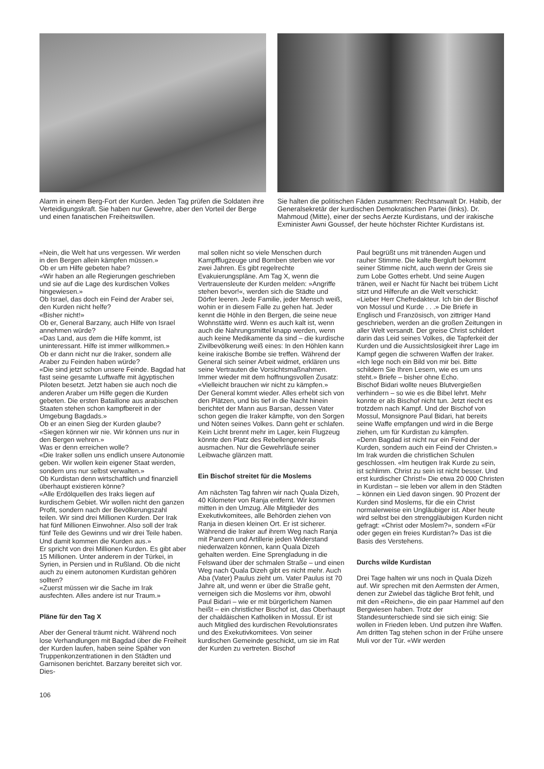Alarm in einem Berg-Fort der Kurden. Jeden Tag prüfen die Soldaten ihre Verteidigungskraft. Sie haben nur Gewehre, aber den Vorteil der Berge und einen fanatischen Freiheitswillen.
Sie halten die politischen Fäden zusammen: Rechtsanwalt Dr. Habib, der Generalsekretär der kurdischen Demokratischen Partei (links). Dr. Mahmoud (Mitte), einer der sechs Aerzte Kurdistans, und der irakische Exminister Awni Goussef, der heute höchster Richter Kurdistans ist.
«Nein, die Welt hat uns vergessen. Wir werden in den Bergen allein kämpfen müssen.»
Ob er um Hilfe gebeten habe?
«Wir haben an alle Regierungen geschrieben und sie auf die Lage des kurdischen Volkes hingewiesen.»
Ob Israel, das doch ein Feind der Araber sei, den Kurden nicht helfe?
«Bisher nicht!»
Ob er, General Barzany, auch Hilfe von Israel annehmen würde?
«Das Land, aus dem die Hilfe kommt, ist uninteressant. Hilfe ist immer willkommen.»
Ob er dann nicht nur die Iraker, sondern alle Araber zu Feinden haben würde?
«Die sind jetzt schon unsere Feinde. Bagdad hat fast seine gesamte Luftwaffe mit ägyptischen Piloten besetzt. Jetzt haben sie auch noch die anderen Araber um Hilfe gegen die Kurden gebeten. Die ersten Bataillone aus arabischen Staaten stehen schon kampfbereit in der Umgebung Bagdads.»
Ob er an einen Sieg der Kurden glaube?
«Siegen können wir nie. Wir können uns nur in den Bergen wehren.»
Was er denn erreichen wolle?
«Die Iraker sollen uns endlich unsere Autonomie geben. Wir wollen kein eigener Staat werden, sondern uns nur selbst verwalten.»
Ob Kurdistan denn wirtschaftlich und finanziell überhaupt existieren könne?
«Alle Erdölquellen des Iraks liegen auf kurdischem Gebiet. Wir wollen nicht den ganzen Profit, sondern nach der Bevölkerungszahl teilen. Wir sind drei Millionen Kurden. Der Irak hat fünf Millionen Einwohner. Also soll der Irak fünf Teile des Gewinns und wir drei Teile haben. Und damit kommen die Kurden aus.»
Er spricht von drei Millionen Kurden. Es gibt aber 15 Millionen. Unter anderem in der Türkei, in Syrien, in Persien und in Rußland. Ob die nicht auch zu einem autonomen Kurdistan gehören sollten?
«Zuerst müssen wir die Sache im Irak ausfechten. Alles andere ist nur Traum.»
Pläne für den Tag X
Aber der General träumt nicht. Während noch lose Verhandlungen mit Bagdad über die Freiheit der Kurden laufen, haben seine Späher von Truppenkonzentrationen in den Städten und Garnisonen berichtet. Barzany bereitet sich vor. Dies-
106
mal sollen nicht so viele Menschen durch Kampfflugzeuge und Bomben sterben wie vor zwei Jahren. Es gibt regelrechte Evakuierungspläne. Am Tag X, wenn die Vertrauensleute der Kurden melden: »Angriffe stehen bevor!«, werden sich die Städte und Dörfer leeren. Jede Familie, jeder Mensch weiß, wohin er in diesem Falle zu gehen hat. Jeder kennt die Höhle in den Bergen, die seine neue Wohnstätte wird. Wenn es auch kalt ist, wenn auch die Nahrungsmittel knapp werden, wenn auch keine Medikamente da sind – die kurdische Zivilbevölkerung weiß eines: In den Höhlen kann keine irakische Bombe sie treffen. Während der General sich seiner Arbeit widmet, erklären uns seine Vertrauten die Vorsichtsmaßnahmen. Immer wieder mit dem hoffnungsvollen Zusatz: «Vielleicht brauchen wir nicht zu kämpfen.»
Der General kommt wieder. Alles erhebt sich von den Plätzen, und bis tief in die Nacht hinein berichtet der Mann aus Barsan, dessen Vater schon gegen die Iraker kämpfte, von den Sorgen und Nöten seines Volkes. Dann geht er schlafen. Kein Licht brennt mehr im Lager, kein Flugzeug könnte den Platz des Rebellengenerals ausmachen. Nur die Gewehrläufe seiner Leibwache glänzen matt.
Ein Bischof streitet für die Moslems
Am nächsten Tag fahren wir nach Quala Dizeh, 40 Kilometer von Ranja entfernt. Wir kommen mitten in den Umzug. Alle Mitglieder des Exekutivkomitees, alle Behörden ziehen von Ranja in diesen kleinen Ort. Er ist sicherer. Während die Iraker auf ihrem Weg nach Ranja mit Panzern und Artillerie jeden Widerstand niederwalzen können, kann Quala Dizeh gehalten werden. Eine Sprengladung in die Felswand über der schmalen Straße – und einen Weg nach Quala Dizeh gibt es nicht mehr. Auch Aba (Vater) Paulus zieht um. Vater Paulus ist 70 Jahre alt, und wenn er über die Straße geht, verneigen sich die Moslems vor ihm, obwohl Paul Bidari – wie er mit bürgerlichem Namen heißt – ein christlicher Bischof ist, das Oberhaupt der chaldäischen Katholiken in Mossul. Er ist auch Mitglied des kurdischen Revolutionsrates und des Exekutivkomitees. Von seiner kurdischen Gemeinde geschickt, um sie im Rat der Kurden zu vertreten. Bischof
Paul begrüßt uns mit tränenden Augen und rauher Stimme. Die kalte Bergluft bekommt seiner Stimme nicht, auch wenn der Greis sie zum Lobe Gottes erhebt. Und seine Augen tränen, weil er Nacht für Nacht bei trübem Licht sitzt und Hilferufe an die Welt verschickt:
«Lieber Herr Chefredakteur. Ich bin der Bischof von Mossul und Kurde . . .» Die Briefe in Englisch und Französisch, von zittriger Hand geschrieben, werden an die großen Zeitungen in aller Welt versandt. Der greise Christ schildert darin das Leid seines Volkes, die Tapferkeit der Kurden und die Aussichtslosigkeit ihrer Lage im Kampf gegen die schweren Waffen der Iraker.
«Ich lege noch ein Bild von mir bei. Bitte schildern Sie Ihren Lesern, wie es um uns steht.» Briefe – bisher ohne Echo.
Bischof Bidari wollte neues Blutvergießen verhindern – so wie es die Bibel lehrt. Mehr konnte er als Bischof nicht tun. Jetzt riecht es trotzdem nach Kampf. Und der Bischof von Mossul, Monsignore Paul Bidari, hat bereits seine Waffe empfangen und wird in die Berge ziehen, um für Kurdistan zu kämpfen.
«Denn Bagdad ist nicht nur ein Feind der Kurden, sondern auch ein Feind der Christen.» Im Irak wurden die christlichen Schulen geschlossen. «Im heutigen Irak Kurde zu sein, ist schlimm. Christ zu sein ist nicht besser. Und erst kurdischer Christ!» Die etwa 20 000 Christen in Kurdistan – sie leben vor allem in den Städten – können ein Lied davon singen. 90 Prozent der Kurden sind Moslems, für die ein Christ normalerweise ein Ungläubiger ist. Aber heute wird selbst bei den strenggläubigen Kurden nicht gefragt: «Christ oder Moslem?», sondern «Für oder gegen ein freies Kurdistan?» Das ist die Basis des Verstehens.
Durchs wilde Kurdistan
Drei Tage halten wir uns noch in Quala Dizeh auf. Wir sprechen mit den Aermsten der Armen, denen zur Zwiebel das tägliche Brot fehlt, und mit den «Reichen», die ein paar Hammel auf den Bergwiesen haben. Trotz der Standesunterschiede sind sie sich einig: Sie wollen in Frieden leben. Und putzen ihre Waffen.
Am dritten Tag stehen schon in der Frühe unsere Muli vor der Tür. «Wir werden